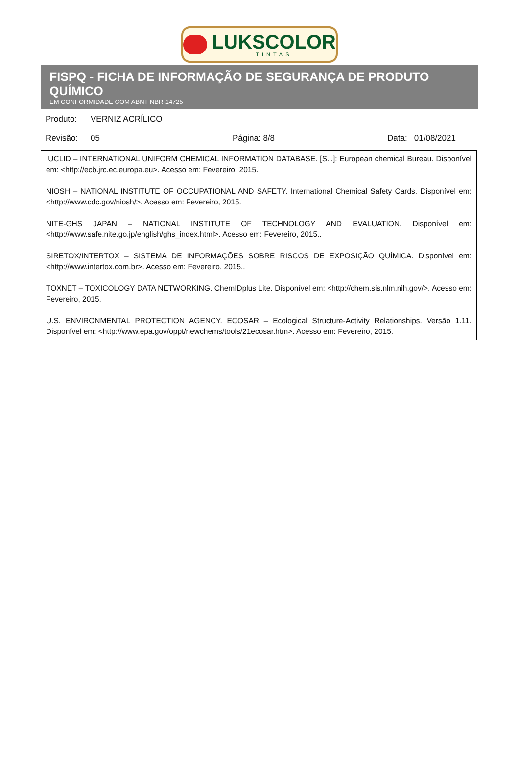LUKSCOLOR
TINTAS
FISPQ - FICHA DE INFORMAÇÃO DE SEGURANÇA DE PRODUTO QUÍMICO
EM CONFORMIDADE COM ABNT NBR-14725
Produto: VERNIZ ACRÍLICO
Revisão: 05 Página: 8/8 Data: 01/08/2021
IUCLID – INTERNATIONAL UNIFORM CHEMICAL INFORMATION DATABASE. [S.l.]: European chemical Bureau. Disponível em: <http://ecb.jrc.ec.europa.eu>. Acesso em: Fevereiro, 2015.
NIOSH – NATIONAL INSTITUTE OF OCCUPATIONAL AND SAFETY. International Chemical Safety Cards. Disponível em: <http://www.cdc.gov/niosh/>. Acesso em: Fevereiro, 2015.
NITE-GHS JAPAN – NATIONAL INSTITUTE OF TECHNOLOGY AND EVALUATION. Disponível em: <http://www.safe.nite.go.jp/english/ghs_index.html>. Acesso em: Fevereiro, 2015..
SIRETOX/INTERTOX – SISTEMA DE INFORMAÇÕES SOBRE RISCOS DE EXPOSIÇÃO QUÍMICA. Disponível em: <http://www.intertox.com.br>. Acesso em: Fevereiro, 2015..
TOXNET – TOXICOLOGY DATA NETWORKING. ChemIDplus Lite. Disponível em: <http://chem.sis.nlm.nih.gov/>. Acesso em: Fevereiro, 2015.
U.S. ENVIRONMENTAL PROTECTION AGENCY. ECOSAR – Ecological Structure-Activity Relationships. Versão 1.11. Disponível em: <http://www.epa.gov/oppt/newchems/tools/21ecosar.htm>. Acesso em: Fevereiro, 2015.